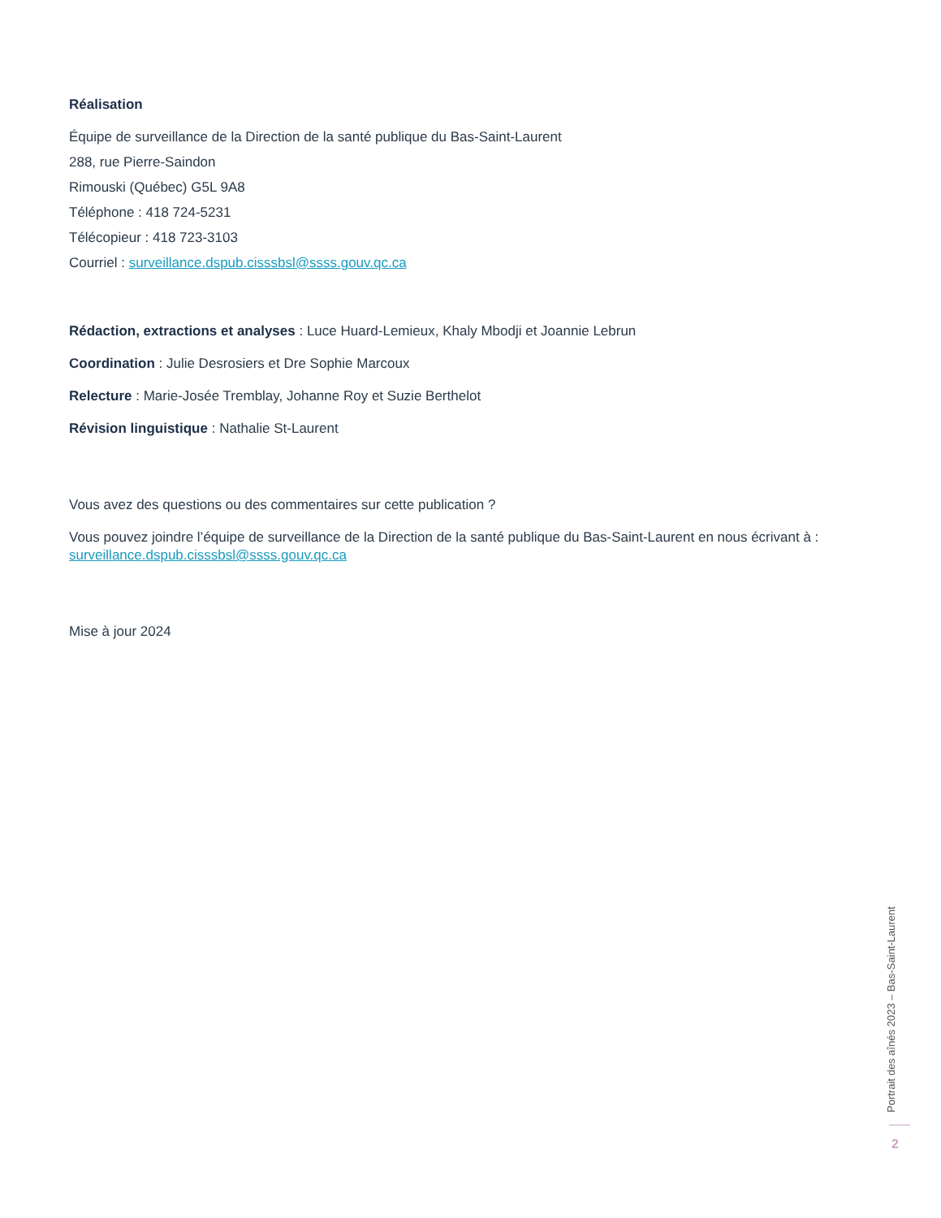Réalisation
Équipe de surveillance de la Direction de la santé publique du Bas-Saint-Laurent
288, rue Pierre-Saindon
Rimouski (Québec) G5L 9A8
Téléphone : 418 724-5231
Télécopieur : 418 723-3103
Courriel : surveillance.dspub.cisssbsl@ssss.gouv.qc.ca
Rédaction, extractions et analyses : Luce Huard-Lemieux, Khaly Mbodji et Joannie Lebrun
Coordination : Julie Desrosiers et Dre Sophie Marcoux
Relecture : Marie-Josée Tremblay, Johanne Roy et Suzie Berthelot
Révision linguistique : Nathalie St-Laurent
Vous avez des questions ou des commentaires sur cette publication ?
Vous pouvez joindre l’équipe de surveillance de la Direction de la santé publique du Bas-Saint-Laurent en nous écrivant à :
surveillance.dspub.cisssbsl@ssss.gouv.qc.ca
Mise à jour 2024
Portrait des aînés 2023 – Bas-Saint-Laurent
2